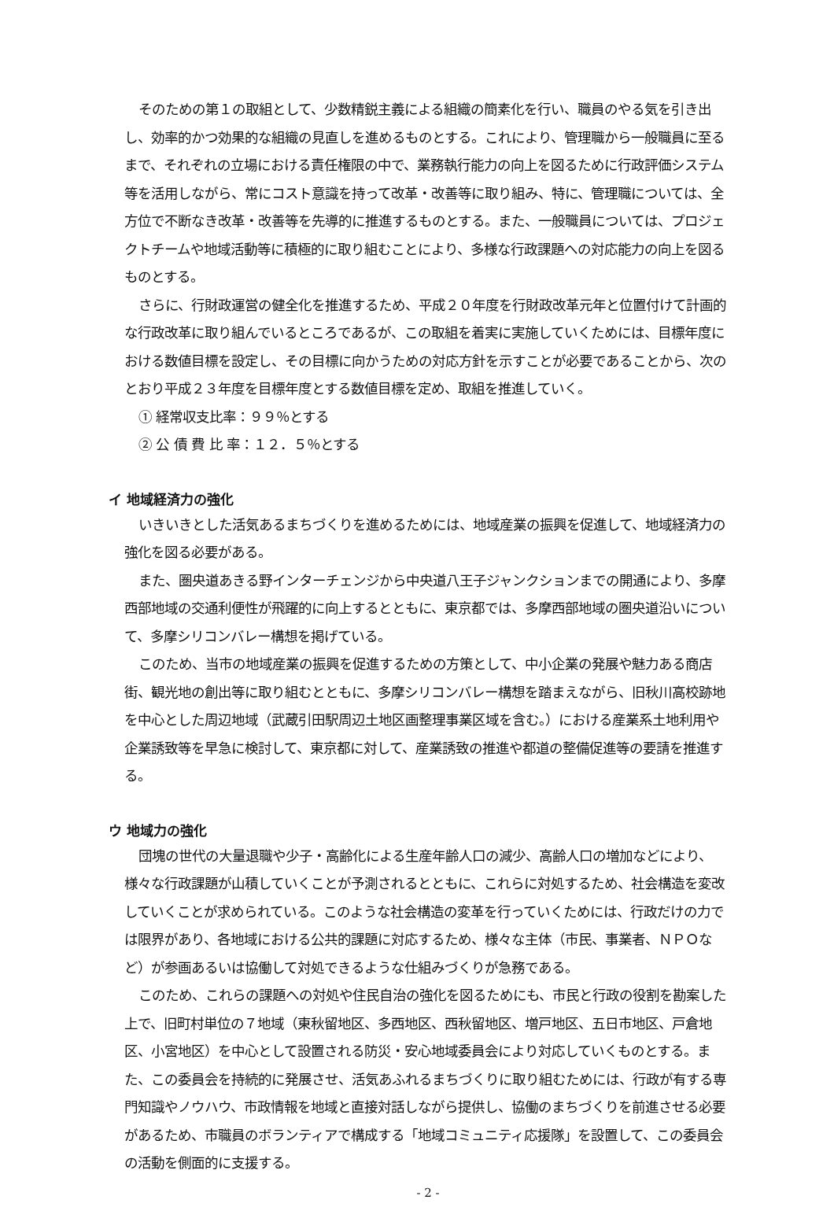そのための第１の取組として、少数精鋭主義による組織の簡素化を行い、職員のやる気を引き出し、効率的かつ効果的な組織の見直しを進めるものとする。これにより、管理職から一般職員に至るまで、それぞれの立場における責任権限の中で、業務執行能力の向上を図るために行政評価システム等を活用しながら、常にコスト意識を持って改革・改善等に取り組み、特に、管理職については、全方位で不断なき改革・改善等を先導的に推進するものとする。また、一般職員については、プロジェクトチームや地域活動等に積極的に取り組むことにより、多様な行政課題への対応能力の向上を図るものとする。
さらに、行財政運営の健全化を推進するため、平成２０年度を行財政改革元年と位置付けて計画的な行政改革に取り組んでいるところであるが、この取組を着実に実施していくためには、目標年度における数値目標を設定し、その目標に向かうための対応方針を示すことが必要であることから、次のとおり平成２３年度を目標年度とする数値目標を定め、取組を推進していく。
① 経常収支比率：９９％とする
② 公 債 費 比 率：１２．５％とする
イ 地域経済力の強化
いきいきとした活気あるまちづくりを進めるためには、地域産業の振興を促進して、地域経済力の強化を図る必要がある。
また、圏央道あきる野インターチェンジから中央道八王子ジャンクションまでの開通により、多摩西部地域の交通利便性が飛躍的に向上するとともに、東京都では、多摩西部地域の圏央道沿いについて、多摩シリコンバレー構想を掲げている。
このため、当市の地域産業の振興を促進するための方策として、中小企業の発展や魅力ある商店街、観光地の創出等に取り組むとともに、多摩シリコンバレー構想を踏まえながら、旧秋川高校跡地を中心とした周辺地域（武蔵引田駅周辺土地区画整理事業区域を含む。）における産業系土地利用や企業誘致等を早急に検討して、東京都に対して、産業誘致の推進や都道の整備促進等の要請を推進する。
ウ 地域力の強化
団塊の世代の大量退職や少子・高齢化による生産年齢人口の減少、高齢人口の増加などにより、様々な行政課題が山積していくことが予測されるとともに、これらに対処するため、社会構造を変改していくことが求められている。このような社会構造の変革を行っていくためには、行政だけの力では限界があり、各地域における公共的課題に対応するため、様々な主体（市民、事業者、ＮＰＯなど）が参画あるいは協働して対処できるような仕組みづくりが急務である。
このため、これらの課題への対処や住民自治の強化を図るためにも、市民と行政の役割を勘案した上で、旧町村単位の７地域（東秋留地区、多西地区、西秋留地区、増戸地区、五日市地区、戸倉地区、小宮地区）を中心として設置される防災・安心地域委員会により対応していくものとする。また、この委員会を持続的に発展させ、活気あふれるまちづくりに取り組むためには、行政が有する専門知識やノウハウ、市政情報を地域と直接対話しながら提供し、協働のまちづくりを前進させる必要があるため、市職員のボランティアで構成する「地域コミュニティ応援隊」を設置して、この委員会の活動を側面的に支援する。
- 2 -